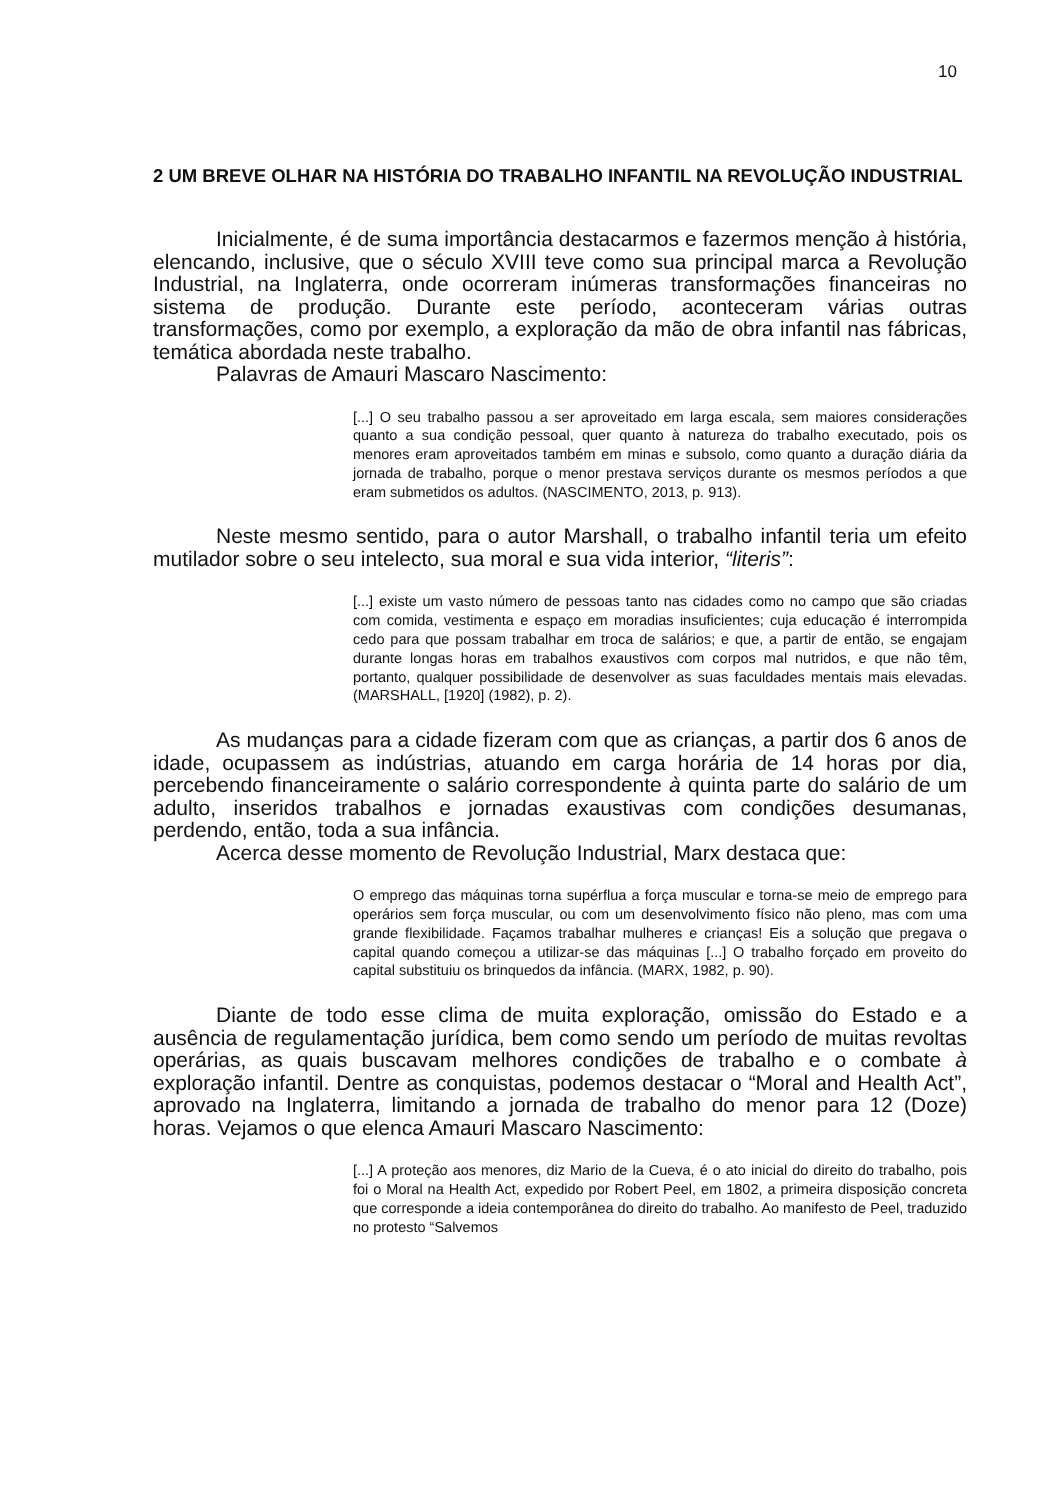10
2 UM BREVE OLHAR NA HISTÓRIA DO TRABALHO INFANTIL NA REVOLUÇÃO INDUSTRIAL
Inicialmente, é de suma importância destacarmos e fazermos menção à história, elencando, inclusive, que o século XVIII teve como sua principal marca a Revolução Industrial, na Inglaterra, onde ocorreram inúmeras transformações financeiras no sistema de produção. Durante este período, aconteceram várias outras transformações, como por exemplo, a exploração da mão de obra infantil nas fábricas, temática abordada neste trabalho.
Palavras de Amauri Mascaro Nascimento:
[...] O seu trabalho passou a ser aproveitado em larga escala, sem maiores considerações quanto a sua condição pessoal, quer quanto à natureza do trabalho executado, pois os menores eram aproveitados também em minas e subsolo, como quanto a duração diária da jornada de trabalho, porque o menor prestava serviços durante os mesmos períodos a que eram submetidos os adultos. (NASCIMENTO, 2013, p. 913).
Neste mesmo sentido, para o autor Marshall, o trabalho infantil teria um efeito mutilador sobre o seu intelecto, sua moral e sua vida interior, “literis”:
[...] existe um vasto número de pessoas tanto nas cidades como no campo que são criadas com comida, vestimenta e espaço em moradias insuficientes; cuja educação é interrompida cedo para que possam trabalhar em troca de salários; e que, a partir de então, se engajam durante longas horas em trabalhos exaustivos com corpos mal nutridos, e que não têm, portanto, qualquer possibilidade de desenvolver as suas faculdades mentais mais elevadas. (MARSHALL, [1920] (1982), p. 2).
As mudanças para a cidade fizeram com que as crianças, a partir dos 6 anos de idade, ocupassem as indústrias, atuando em carga horária de 14 horas por dia, percebendo financeiramente o salário correspondente à quinta parte do salário de um adulto, inseridos trabalhos e jornadas exaustivas com condições desumanas, perdendo, então, toda a sua infância.
Acerca desse momento de Revolução Industrial, Marx destaca que:
O emprego das máquinas torna supérflua a força muscular e torna-se meio de emprego para operários sem força muscular, ou com um desenvolvimento físico não pleno, mas com uma grande flexibilidade. Façamos trabalhar mulheres e crianças! Eis a solução que pregava o capital quando começou a utilizar-se das máquinas [...] O trabalho forçado em proveito do capital substituiu os brinquedos da infância. (MARX, 1982, p. 90).
Diante de todo esse clima de muita exploração, omissão do Estado e a ausência de regulamentação jurídica, bem como sendo um período de muitas revoltas operárias, as quais buscavam melhores condições de trabalho e o combate à exploração infantil. Dentre as conquistas, podemos destacar o “Moral and Health Act”, aprovado na Inglaterra, limitando a jornada de trabalho do menor para 12 (Doze) horas. Vejamos o que elenca Amauri Mascaro Nascimento:
[...] A proteção aos menores, diz Mario de la Cueva, é o ato inicial do direito do trabalho, pois foi o Moral na Health Act, expedido por Robert Peel, em 1802, a primeira disposição concreta que corresponde a ideia contemporânea do direito do trabalho. Ao manifesto de Peel, traduzido no protesto “Salvemos